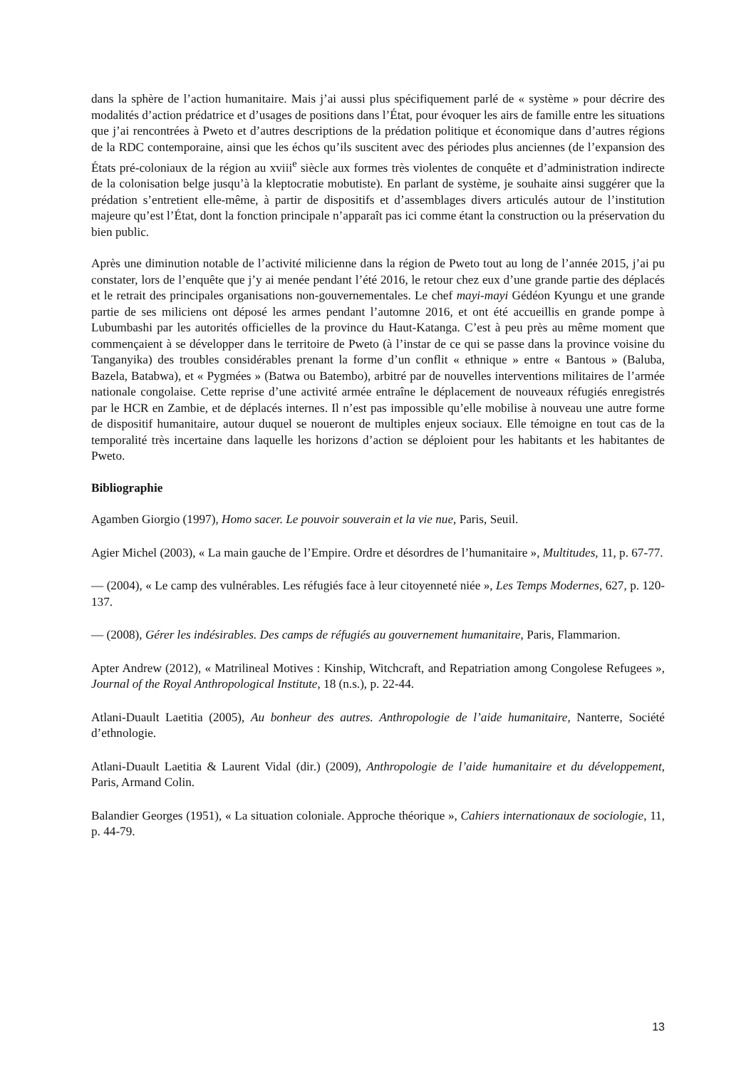dans la sphère de l’action humanitaire. Mais j’ai aussi plus spécifiquement parlé de « système » pour décrire des modalités d’action prédatrice et d’usages de positions dans l’État, pour évoquer les airs de famille entre les situations que j’ai rencontrées à Pweto et d’autres descriptions de la prédation politique et économique dans d’autres régions de la RDC contemporaine, ainsi que les échos qu’ils suscitent avec des périodes plus anciennes (de l’expansion des États pré-coloniaux de la région au xviii<sup>e</sup> siècle aux formes très violentes de conquête et d’administration indirecte de la colonisation belge jusqu’à la kleptocratie mobutiste). En parlant de système, je souhaite ainsi suggérer que la prédation s’entretient elle-même, à partir de dispositifs et d’assemblages divers articulés autour de l’institution majeure qu’est l’État, dont la fonction principale n’apparaît pas ici comme étant la construction ou la préservation du bien public.
Après une diminution notable de l’activité milicienne dans la région de Pweto tout au long de l’année 2015, j’ai pu constater, lors de l’enquête que j’y ai menée pendant l’été 2016, le retour chez eux d’une grande partie des déplacés et le retrait des principales organisations non-gouvernementales. Le chef mayi-mayi Gédéon Kyungu et une grande partie de ses miliciens ont déposé les armes pendant l’automne 2016, et ont été accueillis en grande pompe à Lubumbashi par les autorités officielles de la province du Haut-Katanga. C’est à peu près au même moment que commençaient à se développer dans le territoire de Pweto (à l’instar de ce qui se passe dans la province voisine du Tanganyika) des troubles considérables prenant la forme d’un conflit « ethnique » entre « Bantous » (Baluba, Bazela, Batabwa), et « Pygmées » (Batwa ou Batembo), arbitré par de nouvelles interventions militaires de l’armée nationale congolaise. Cette reprise d’une activité armée entraîne le déplacement de nouveaux réfugiés enregistrés par le HCR en Zambie, et de déplacés internes. Il n’est pas impossible qu’elle mobilise à nouveau une autre forme de dispositif humanitaire, autour duquel se noueront de multiples enjeux sociaux. Elle témoigne en tout cas de la temporalité très incertaine dans laquelle les horizons d’action se déploient pour les habitants et les habitantes de Pweto.
Bibliographie
Agamben Giorgio (1997), Homo sacer. Le pouvoir souverain et la vie nue, Paris, Seuil.
Agier Michel (2003), « La main gauche de l’Empire. Ordre et désordres de l’humanitaire », Multitudes, 11, p. 67-77.
— (2004), « Le camp des vulnérables. Les réfugiés face à leur citoyenneté niée », Les Temps Modernes, 627, p. 120-137.
— (2008), Gérer les indésirables. Des camps de réfugiés au gouvernement humanitaire, Paris, Flammarion.
Apter Andrew (2012), « Matrilineal Motives : Kinship, Witchcraft, and Repatriation among Congolese Refugees », Journal of the Royal Anthropological Institute, 18 (n.s.), p. 22-44.
Atlani-Duault Laetitia (2005), Au bonheur des autres. Anthropologie de l’aide humanitaire, Nanterre, Société d’ethnologie.
Atlani-Duault Laetitia & Laurent Vidal (dir.) (2009), Anthropologie de l’aide humanitaire et du développement, Paris, Armand Colin.
Balandier Georges (1951), « La situation coloniale. Approche théorique », Cahiers internationaux de sociologie, 11, p. 44-79.
13